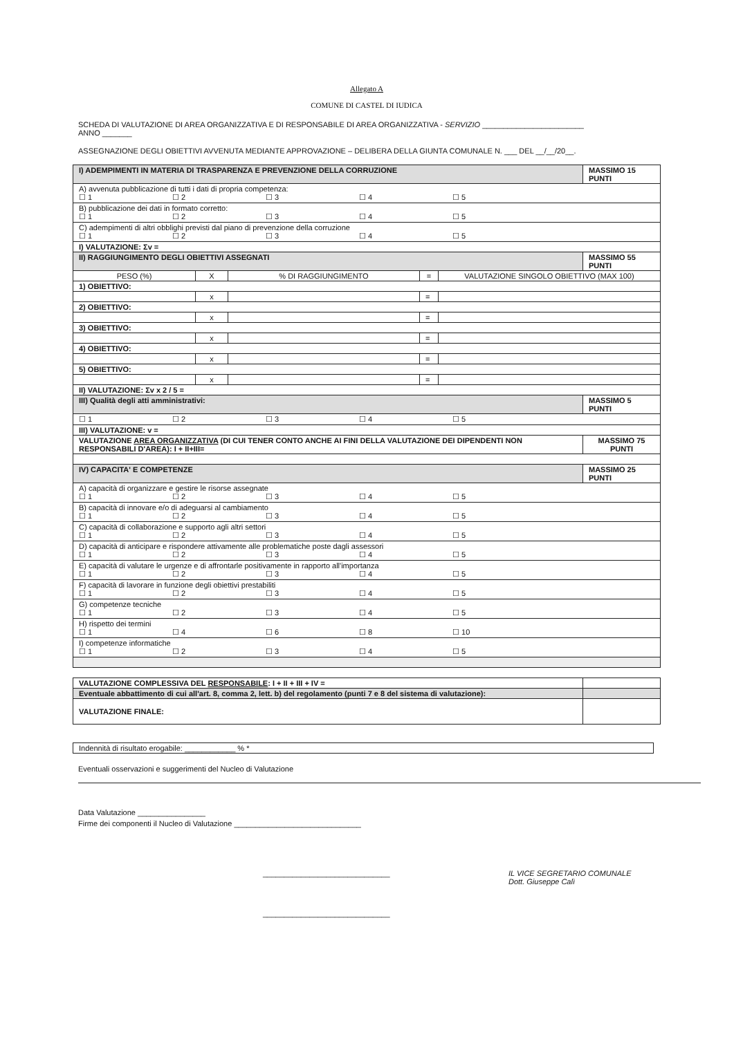Allegato A
COMUNE DI CASTEL DI IUDICA
SCHEDA DI VALUTAZIONE DI AREA ORGANIZZATIVA E DI RESPONSABILE DI AREA ORGANIZZATIVA - SERVIZIO ________________________
ANNO _______
ASSEGNAZIONE DEGLI OBIETTIVI AVVENUTA MEDIANTE APPROVAZIONE – DELIBERA DELLA GIUNTA COMUNALE N. ___ DEL __/__/20__.
| I) ADEMPIMENTI IN MATERIA DI TRASPARENZA E PREVENZIONE DELLA CORRUZIONE | | | | | MASSIMO 15 PUNTI |
| A) avvenuta pubblicazione di tutti i dati di propria competenza: ☐ 1 ☐ 2 ☐ 3 ☐ 4 ☐ 5 | | | | | |
| B) pubblicazione dei dati in formato corretto: ☐ 1 ☐ 2 ☐ 3 ☐ 4 ☐ 5 | | | | | |
| C) adempimenti di altri obblighi previsti dal piano di prevenzione della corruzione ☐ 1 ☐ 2 ☐ 3 ☐ 4 ☐ 5 | | | | | |
| I) VALUTAZIONE: Σv = | | | | | |
| II) RAGGIUNGIMENTO DEGLI OBIETTIVI ASSEGNATI | | | | | MASSIMO 55 PUNTI |
| PESO (%) | X | % DI RAGGIUNGIMENTO | = | VALUTAZIONE SINGOLO OBIETTIVO (MAX 100) | |
| 1) OBIETTIVO: | | | | | |
| | x | | = | | |
| 2) OBIETTIVO: | | | | | |
| | x | | = | | |
| 3) OBIETTIVO: | | | | | |
| | x | | = | | |
| 4) OBIETTIVO: | | | | | |
| | x | | = | | |
| 5) OBIETTIVO: | | | | | |
| | x | | = | | |
| II) VALUTAZIONE: Σv x 2 / 5 = | | | | | |
| III) Qualità degli atti amministrativi: | | | | | MASSIMO 5 PUNTI |
| ☐ 1 ☐ 2 ☐ 3 ☐ 4 ☐ 5 | | | | | |
| III) VALUTAZIONE: v = | | | | | |
| VALUTAZIONE AREA ORGANIZZATIVA (DI CUI TENER CONTO ANCHE AI FINI DELLA VALUTAZIONE DEI DIPENDENTI NON RESPONSABILI D'AREA): I + II+III= | | | | | MASSIMO 75 PUNTI |
| IV) CAPACITA' E COMPETENZE | | | | | MASSIMO 25 PUNTI |
| A) capacità di organizzare e gestire le risorse assegnate ☐ 1 ☐ 2 ☐ 3 ☐ 4 ☐ 5 | | | | | |
| B) capacità di innovare e/o di adeguarsi al cambiamento ☐ 1 ☐ 2 ☐ 3 ☐ 4 ☐ 5 | | | | | |
| C) capacità di collaborazione e supporto agli altri settori ☐ 1 ☐ 2 ☐ 3 ☐ 4 ☐ 5 | | | | | |
| D) capacità di anticipare e rispondere attivamente alle problematiche poste dagli assessori ☐ 1 ☐ 2 ☐ 3 ☐ 4 ☐ 5 | | | | | |
| E) capacità di valutare le urgenze e di affrontarle positivamente in rapporto all'importanza ☐ 1 ☐ 2 ☐ 3 ☐ 4 ☐ 5 | | | | | |
| F) capacità di lavorare in funzione degli obiettivi prestabiliti ☐ 1 ☐ 2 ☐ 3 ☐ 4 ☐ 5 | | | | | |
| G) competenze tecniche ☐ 1 ☐ 2 ☐ 3 ☐ 4 ☐ 5 | | | | | |
| H) rispetto dei termini ☐ 1 ☐ 4 ☐ 6 ☐ 8 ☐ 10 | | | | | |
| I) competenze informatiche ☐ 1 ☐ 2 ☐ 3 ☐ 4 ☐ 5 | | | | | |
| VALUTAZIONE COMPLESSIVA DEL RESPONSABILE : I + II + III + IV = | |
| Eventuale abbattimento di cui all'art. 8, comma 2, lett. b) del regolamento (punti 7 e 8 del sistema di valutazione): | |
| VALUTAZIONE FINALE: | |
| Indennità di risultato erogabile: ____________ % * |
Eventuali osservazioni e suggerimenti del Nucleo di Valutazione
Data Valutazione ________________
Firme dei componenti il Nucleo di Valutazione ______________________________
______________________________
______________________________
IL VICE SEGRETARIO COMUNALE
Dott. Giuseppe Calì